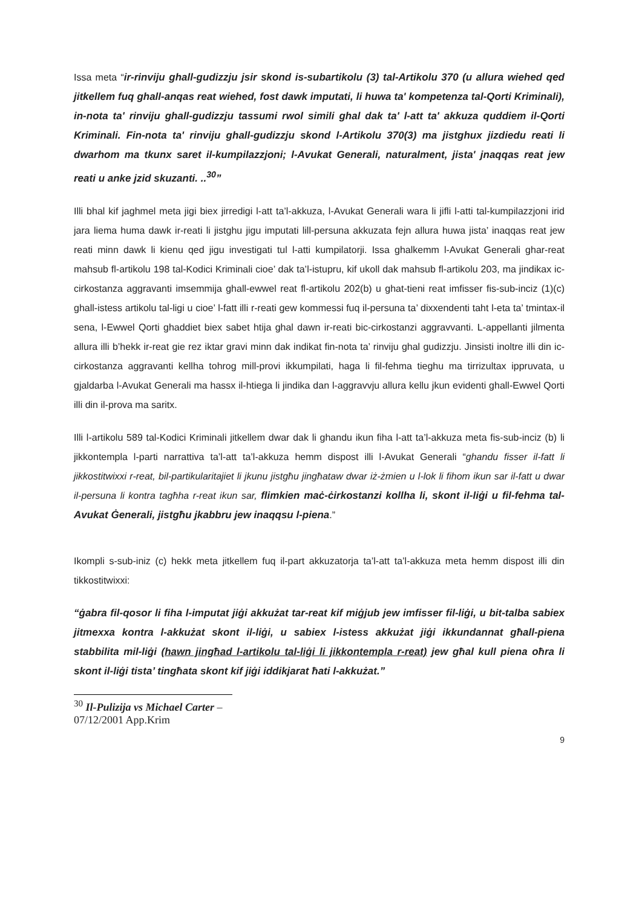Issa meta “ir-rinviju ghall-gudizzju jsir skond is-subartikolu (3) tal-Artikolu 370 (u allura wiehed qed jitkellem fuq ghall-anqas reat wiehed, fost dawk imputati, li huwa ta' kompetenza tal-Qorti Kriminali), in-nota ta' rinviju ghall-gudizzju tassumi rwol simili ghal dak ta' l-att ta' akkuza quddiem il-Qorti Kriminali. Fin-nota ta' rinviju ghall-gudizzju skond l-Artikolu 370(3) ma jistghux jizdiedu reati li dwarhom ma tkunx saret il-kumpilazzjoni; l-Avukat Generali, naturalment, jista' jnaqqas reat jew reati u anke jzid skuzanti. ..<sup>30</sup>”
Illi bhal kif jaghmel meta jigi biex jirredigi l-att ta’l-akkuza, l-Avukat Generali wara li jifli l-atti tal-kumpilazzjoni irid jara liema huma dawk ir-reati li jistghu jigu imputati lill-persuna akkuzata fejn allura huwa jista’ inaqqas reat jew reati minn dawk li kienu qed jigu investigati tul l-atti kumpilatorji. Issa ghalkemm l-Avukat Generali ghar-reat mahsub fl-artikolu 198 tal-Kodici Kriminali cioe’ dak ta’l-istupru, kif ukoll dak mahsub fl-artikolu 203, ma jindikax ic-cirkostanza aggravanti imsemmija ghall-ewwel reat fl-artikolu 202(b) u ghat-tieni reat imfisser fis-sub-inciz (1)(c) ghall-istess artikolu tal-ligi u cioe’ l-fatt illi r-reati gew kommessi fuq il-persuna ta’ dixxendenti taht l-eta ta’ tmintax-il sena, l-Ewwel Qorti ghaddiet biex sabet htija ghal dawn ir-reati bic-cirkostanzi aggravvanti. L-appellanti jilmenta allura illi b’hekk ir-reat gie rez iktar gravi minn dak indikat fin-nota ta’ rinviju ghal gudizzju. Jinsisti inoltre illi din ic-cirkostanza aggravanti kellha tohrog mill-provi ikkumpilati, haga li fil-fehma tieghu ma tirrizultax ippruvata, u gjaldarba l-Avukat Generali ma hassx il-htiega li jindika dan l-aggravvju allura kellu jkun evidenti ghall-Ewwel Qorti illi din il-prova ma saritx.
Illi l-artikolu 589 tal-Kodici Kriminali jitkellem dwar dak li ghandu ikun fiha l-att ta’l-akkuza meta fis-sub-inciz (b) li jikkontempla l-parti narrattiva ta’l-att ta’l-akkuza hemm dispost illi l-Avukat Generali “ghandu fisser il-fatt li jikkostitwixxi r-reat, bil-partikularitajiet li jkunu jistgħu jingħataw dwar iż-żmien u l-lok li fihom ikun sar il-fatt u dwar il-persuna li kontra tagħha r-reat ikun sar, flimkien maċ-ċirkostanzi kollha li, skont il-liġi u fil-fehma tal-Avukat Ġenerali, jistgħu jkabbru jew inaqqsu l-piena.”
Ikompli s-sub-iniz (c) hekk meta jitkellem fuq il-part akkuzatorja ta’l-att ta’l-akkuza meta hemm dispost illi din tikkostitwixxi:
“ġabra fil-qosor li fiha l-imputat jiġi akkużat tar-reat kif miġjub jew imfisser fil-liġi, u bit-talba sabiex jitmexxa kontra l-akkużat skont il-liġi, u sabiex l-istess akkużat jiġi ikkundannat għall-piena stabbilita mil-liġi (hawn jingħad l-artikolu tal-liġi li jikkontempla r-reat) jew għal kull piena oħra li skont il-liġi tista’ tingħata skont kif jiġi iddikjarat ħati l-akkużat.”
<sup>30</sup> Il-Pulizija vs Michael Carter – 07/12/2001 App.Krim
9